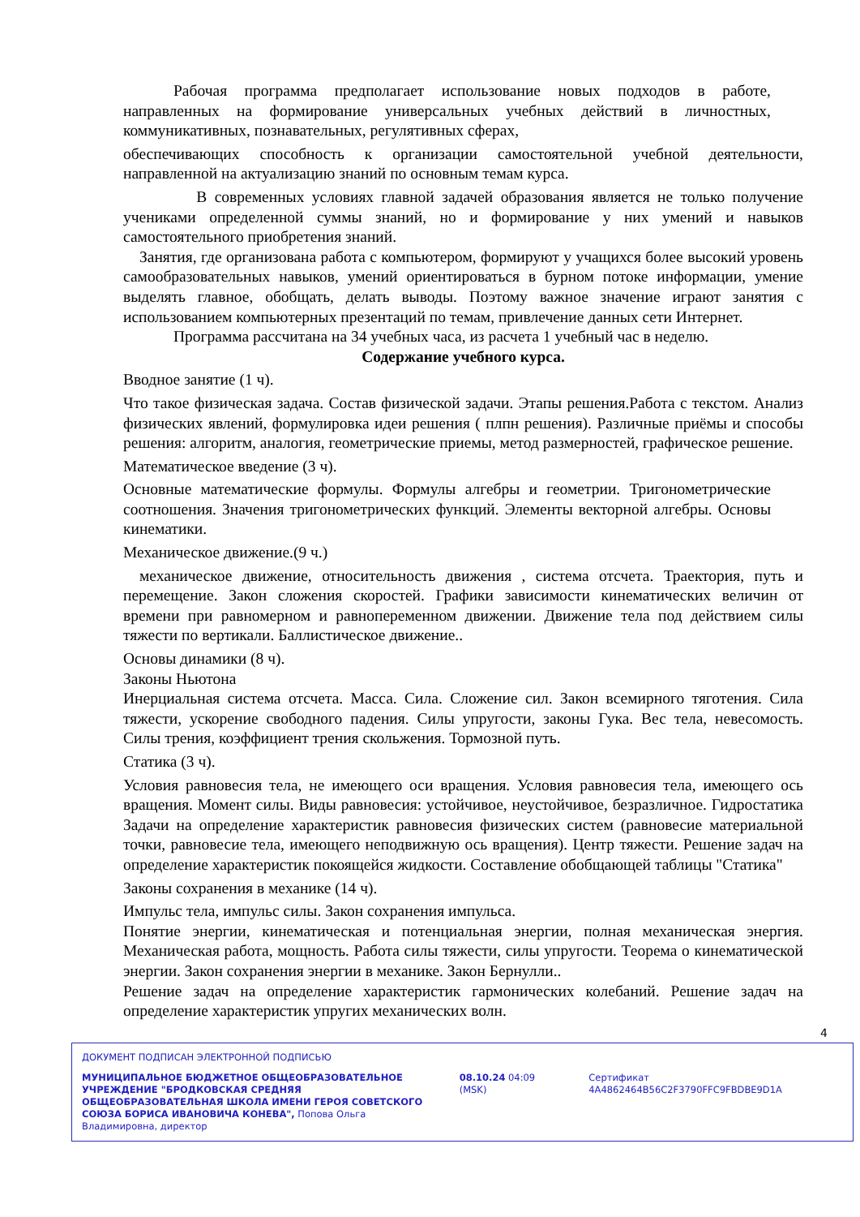Рабочая программа предполагает использование новых подходов в работе, направленных на формирование универсальных учебных действий в личностных, коммуникативных, познавательных, регулятивных сферах,
обеспечивающих способность к организации самостоятельной учебной деятельности, направленной на актуализацию знаний по основным темам курса.
В современных условиях главной задачей образования является не только получение учениками определенной суммы знаний, но и формирование у них умений и навыков самостоятельного приобретения знаний.
Занятия, где организована работа с компьютером, формируют у учащихся более высокий уровень самообразовательных навыков, умений ориентироваться в бурном потоке информации, умение выделять главное, обобщать, делать выводы. Поэтому важное значение играют занятия с использованием компьютерных презентаций по темам, привлечение данных сети Интернет.
Программа рассчитана на 34 учебных часа, из расчета 1 учебный час в неделю.
Содержание учебного курса.
Вводное занятие (1 ч).
Что такое физическая задача. Состав физической задачи. Этапы решения.Работа с текстом. Анализ физических явлений, формулировка идеи решения ( плпн решения). Различные приёмы и способы решения: алгоритм, аналогия, геометрические приемы, метод размерностей, графическое решение.
Математическое введение (3 ч).
Основные математические формулы. Формулы алгебры и геометрии. Тригонометрические соотношения. Значения тригонометрических функций. Элементы векторной алгебры. Основы кинематики.
Механическое движение.(9 ч.)
механическое движение, относительность движения , система отсчета. Траектория, путь и перемещение. Закон сложения скоростей. Графики зависимости кинематических величин от времени при равномерном и равнопеременном движении. Движение тела под действием силы тяжести по вертикали. Баллистическое движение..
Основы динамики (8 ч).
Законы Ньютона
Инерциальная система отсчета. Масса. Сила. Сложение сил. Закон всемирного тяготения. Сила тяжести, ускорение свободного падения. Силы упругости, законы Гука. Вес тела, невесомость. Силы трения, коэффициент трения скольжения. Тормозной путь.
Статика (3 ч).
Условия равновесия тела, не имеющего оси вращения. Условия равновесия тела, имеющего ось вращения. Момент силы. Виды равновесия: устойчивое, неустойчивое, безразличное. Гидростатика Задачи на определение характеристик равновесия физических систем (равновесие материальной точки, равновесие тела, имеющего неподвижную ось вращения). Центр тяжести. Решение задач на определение характеристик покоящейся жидкости. Составление обобщающей таблицы "Статика"
Законы сохранения в механике (14 ч).
Импульс тела, импульс силы. Закон сохранения импульса.
Понятие энергии, кинематическая и потенциальная энергии, полная механическая энергия. Механическая работа, мощность. Работа силы тяжести, силы упругости. Теорема о кинематической энергии. Закон сохранения энергии в механике. Закон Бернулли..
Решение задач на определение характеристик гармонических колебаний. Решение задач на определение характеристик упругих механических волн.
4
ДОКУМЕНТ ПОДПИСАН ЭЛЕКТРОННОЙ ПОДПИСЬЮ
МУНИЦИПАЛЬНОЕ БЮДЖЕТНОЕ ОБЩЕОБРАЗОВАТЕЛЬНОЕ УЧРЕЖДЕНИЕ "БРОДКОВСКАЯ СРЕДНЯЯ ОБЩЕОБРАЗОВАТЕЛЬНАЯ ШКОЛА ИМЕНИ ГЕРОЯ СОВЕТСКОГО СОЮЗА БОРИСА ИВАНОВИЧА КОНЕВА", Попова Ольга Владимировна, директор
08.10.24 04:09 (MSK) Сертификат 4A4862464B56C2F3790FFC9FBDBE9D1A